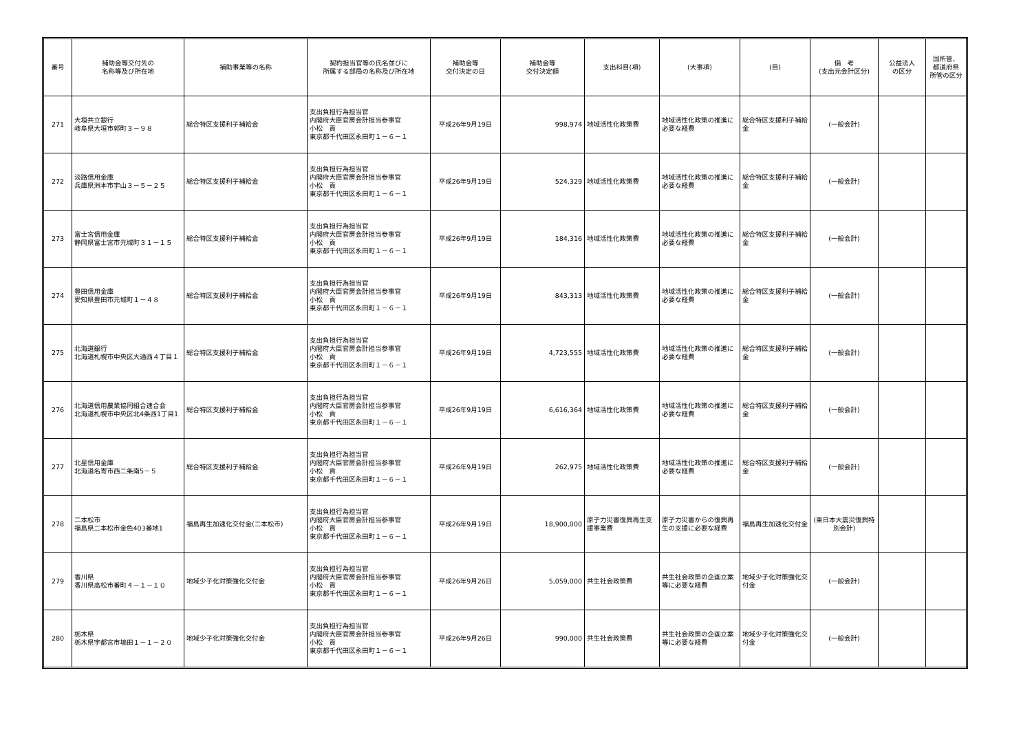| 番号 | 補助金等交付先の 名称等及び所在地 | 補助事業等の名称 | 契約担当官等の氏名並びに 所属する部局の名称及び所在地 | 補助金等 交付決定の日 | 補助金等 交付決定額 | 支出科目(項) | (大事項) | (目) | 備 考 (支出元会計区分) | 公益法人 の区分 | 国所管、 都道府県 所管の区分 |
| --- | --- | --- | --- | --- | --- | --- | --- | --- | --- | --- | --- |
| 271 | 大垣共立銀行 岐阜県大垣市郭町３－９８ | 総合特区支援利子補給金 | 支出負担行為担当官 内閣府大臣官房会計担当参事官 小松 貢 東京都千代田区永田町１－６－１ | 平成26年9月19日 | 998,974 | 地域活性化政策費 | 地域活性化政策の推進に必要な経費 | 総合特区支援利子補給金 | (一般会計) | | |
| 272 | 淡路信用金庫 兵庫県洲本市宇山３－５－２５ | 総合特区支援利子補給金 | 支出負担行為担当官 内閣府大臣官房会計担当参事官 小松 貢 東京都千代田区永田町１－６－１ | 平成26年9月19日 | 524,329 | 地域活性化政策費 | 地域活性化政策の推進に必要な経費 | 総合特区支援利子補給金 | (一般会計) | | |
| 273 | 富士宮信用金庫 静岡県富士宮市元城町３１－１５ | 総合特区支援利子補給金 | 支出負担行為担当官 内閣府大臣官房会計担当参事官 小松 貢 東京都千代田区永田町１－６－１ | 平成26年9月19日 | 184,316 | 地域活性化政策費 | 地域活性化政策の推進に必要な経費 | 総合特区支援利子補給金 | (一般会計) | | |
| 274 | 豊田信用金庫 愛知県豊田市元城町１－４８ | 総合特区支援利子補給金 | 支出負担行為担当官 内閣府大臣官房会計担当参事官 小松 貢 東京都千代田区永田町１－６－１ | 平成26年9月19日 | 843,313 | 地域活性化政策費 | 地域活性化政策の推進に必要な経費 | 総合特区支援利子補給金 | (一般会計) | | |
| 275 | 北海道銀行 北海道札幌市中央区大通西４丁目１ | 総合特区支援利子補給金 | 支出負担行為担当官 内閣府大臣官房会計担当参事官 小松 貢 東京都千代田区永田町１－６－１ | 平成26年9月19日 | 4,723,555 | 地域活性化政策費 | 地域活性化政策の推進に必要な経費 | 総合特区支援利子補給金 | (一般会計) | | |
| 276 | 北海道信用農業協同組合連合会 北海道札幌市中央区北4条西1丁目1 | 総合特区支援利子補給金 | 支出負担行為担当官 内閣府大臣官房会計担当参事官 小松 貢 東京都千代田区永田町１－６－１ | 平成26年9月19日 | 6,616,364 | 地域活性化政策費 | 地域活性化政策の推進に必要な経費 | 総合特区支援利子補給金 | (一般会計) | | |
| 277 | 北星信用金庫 北海道名寄市西二条南5－５ | 総合特区支援利子補給金 | 支出負担行為担当官 内閣府大臣官房会計担当参事官 小松 貢 東京都千代田区永田町１－６－１ | 平成26年9月19日 | 262,975 | 地域活性化政策費 | 地域活性化政策の推進に必要な経費 | 総合特区支援利子補給金 | (一般会計) | | |
| 278 | 二本松市 福島県二本松市金色403番地1 | 福島再生加速化交付金(二本松市) | 支出負担行為担当官 内閣府大臣官房会計担当参事官 小松 貢 東京都千代田区永田町１－６－１ | 平成26年9月19日 | 18,900,000 | 原子力災害復興再生支援事業費 | 原子力災害からの復興再生の支援に必要な経費 | 福島再生加速化交付金 | (東日本大震災復興特別会計) | | |
| 279 | 香川県 香川県高松市番町４－１－１０ | 地域少子化対策強化交付金 | 支出負担行為担当官 内閣府大臣官房会計担当参事官 小松 貢 東京都千代田区永田町１－６－１ | 平成26年9月26日 | 5,059,000 | 共生社会政策費 | 共生社会政策の企画立案等に必要な経費 | 地域少子化対策強化交付金 | (一般会計) | | |
| 280 | 栃木県 栃木県宇都宮市塙田１－１－２０ | 地域少子化対策強化交付金 | 支出負担行為担当官 内閣府大臣官房会計担当参事官 小松 貢 東京都千代田区永田町１－６－１ | 平成26年9月26日 | 990,000 | 共生社会政策費 | 共生社会政策の企画立案等に必要な経費 | 地域少子化対策強化交付金 | (一般会計) | | |